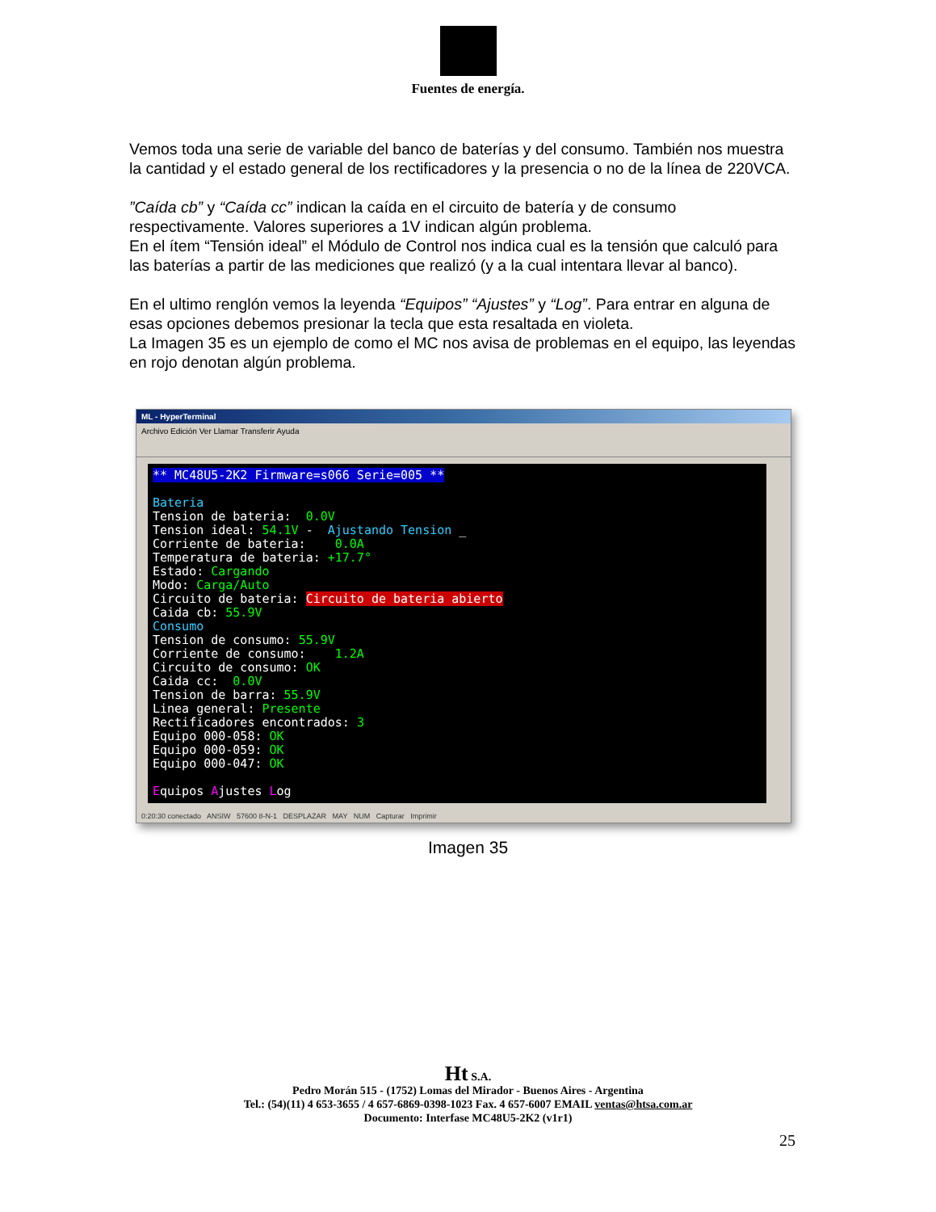Fuentes de energía.
Vemos toda una serie de variable del banco de baterías y del consumo. También nos muestra la cantidad y el estado general de los rectificadores y la presencia o no de la línea de 220VCA.
”Caída cb” y “Caída cc” indican la caída en el circuito de batería y de consumo respectivamente. Valores superiores a 1V indican algún problema.
En el ítem “Tensión ideal” el Módulo de Control nos indica cual es la tensión que calculó para las baterías a partir de las mediciones que realizó (y a la cual intentara llevar al banco).
En el ultimo renglón vemos la leyenda “Equipos” “Ajustes” y “Log”. Para entrar en alguna de esas opciones debemos presionar la tecla que esta resaltada en violeta.
La Imagen 35 es un ejemplo de como el MC nos avisa de problemas en el equipo, las leyendas en rojo denotan algún problema.
ML - HyperTerminal
Archivo Edición Ver Llamar Transferir Ayuda
** MC48U5-2K2 Firmware=s066 Serie=005 ** Bateria Tension de bateria: 0.0V Tension ideal: 54.1V - Ajustando Tension _ Corriente de bateria: 0.0A Temperatura de bateria: +17.7° Estado: Cargando Modo: Carga/Auto Circuito de bateria: Circuito de bateria abierto Caida cb: 55.9V Consumo Tension de consumo: 55.9V Corriente de consumo: 1.2A Circuito de consumo: OK Caida cc: 0.0V Tension de barra: 55.9V Linea general: Presente Rectificadores encontrados: 3 Equipo 000-058: OK Equipo 000-059: OK Equipo 000-047: OK Equipos Ajustes Log
0:20:30 conectado ANSIW 57600 8-N-1 DESPLAZAR MAY NUM Capturar Imprimir
Imagen 35
Ht S.A.
Pedro Morán 515 - (1752) Lomas del Mirador - Buenos Aires - Argentina
Tel.: (54)(11) 4 653-3655 / 4 657-6869-0398-1023 Fax. 4 657-6007 EMAIL ventas@htsa.com.ar
Documento: Interfase MC48U5-2K2 (v1r1)
25